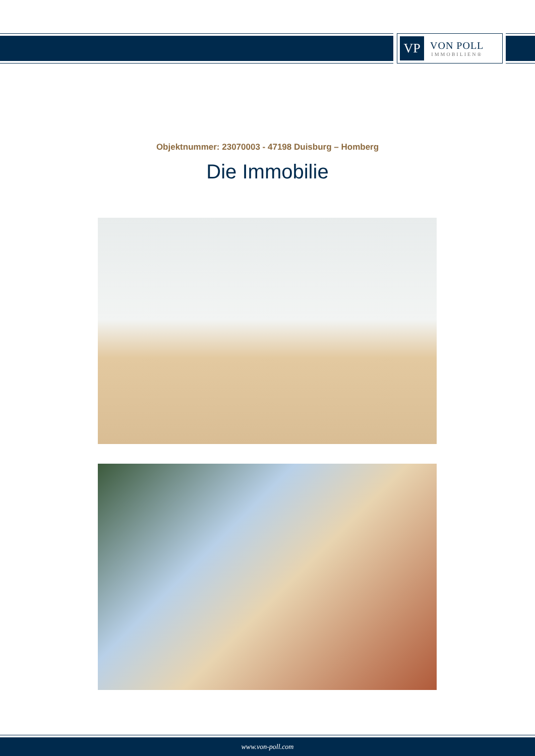VP
VON POLL
IMMOBILIEN®
Objektnummer: 23070003 - 47198 Duisburg – Homberg
Die Immobilie
www.von-poll.com